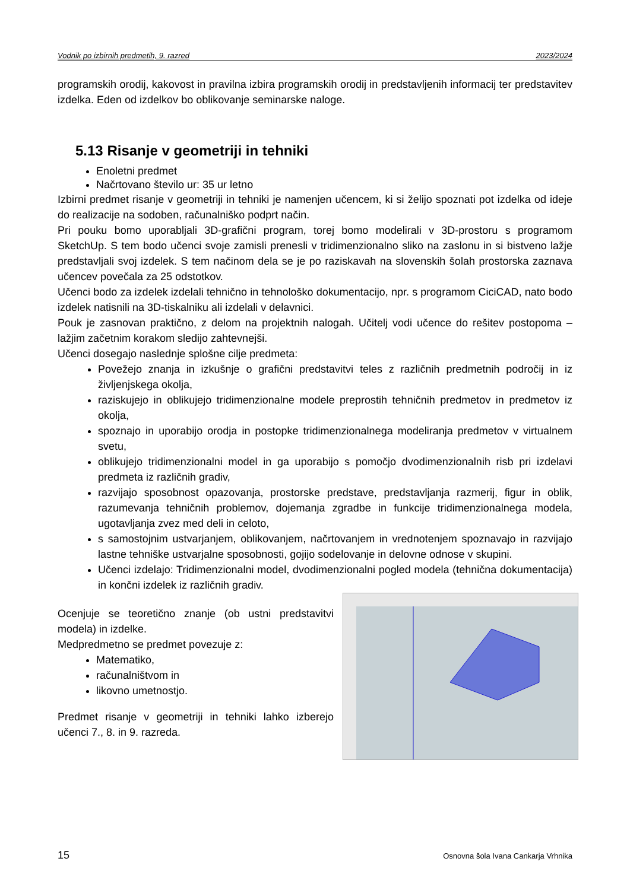Vodnik po izbirnih predmetih, 9. razred 2023/2024
programskih orodij, kakovost in pravilna izbira programskih orodij in predstavljenih informacij ter predstavitev izdelka. Eden od izdelkov bo oblikovanje seminarske naloge.
5.13 Risanje v geometriji in tehniki
Enoletni predmet
Načrtovano število ur: 35 ur letno
Izbirni predmet risanje v geometriji in tehniki je namenjen učencem, ki si želijo spoznati pot izdelka od ideje do realizacije na sodoben, računalniško podprt način.
Pri pouku bomo uporabljali 3D-grafični program, torej bomo modelirali v 3D-prostoru s programom SketchUp. S tem bodo učenci svoje zamisli prenesli v tridimenzionalno sliko na zaslonu in si bistveno lažje predstavljali svoj izdelek. S tem načinom dela se je po raziskavah na slovenskih šolah prostorska zaznava učencev povečala za 25 odstotkov.
Učenci bodo za izdelek izdelali tehnično in tehnološko dokumentacijo, npr. s programom CiciCAD, nato bodo izdelek natisnili na 3D-tiskalniku ali izdelali v delavnici.
Pouk je zasnovan praktično, z delom na projektnih nalogah. Učitelj vodi učence do rešitev postopoma – lažjim začetnim korakom sledijo zahtevnejši.
Učenci dosegajo naslednje splošne cilje predmeta:
Povežejo znanja in izkušnje o grafični predstavitvi teles z različnih predmetnih področij in iz življenjskega okolja,
raziskujejo in oblikujejo tridimenzionalne modele preprostih tehničnih predmetov in predmetov iz okolja,
spoznajo in uporabijo orodja in postopke tridimenzionalnega modeliranja predmetov v virtualnem svetu,
oblikujejo tridimenzionalni model in ga uporabijo s pomočjo dvodimenzionalnih risb pri izdelavi predmeta iz različnih gradiv,
razvijajo sposobnost opazovanja, prostorske predstave, predstavljanja razmerij, figur in oblik, razumevanja tehničnih problemov, dojemanja zgradbe in funkcije tridimenzionalnega modela, ugotavljanja zvez med deli in celoto,
s samostojnim ustvarjanjem, oblikovanjem, načrtovanjem in vrednotenjem spoznavajo in razvijajo lastne tehniške ustvarjalne sposobnosti, gojijo sodelovanje in delovne odnose v skupini.
Učenci izdelajo: Tridimenzionalni model, dvodimenzionalni pogled modela (tehnična dokumentacija) in končni izdelek iz različnih gradiv.
Ocenjuje se teoretično znanje (ob ustni predstavitvi modela) in izdelke.
Medpredmetno se predmet povezuje z:
Matematiko,
računalništvom in
likovno umetnostjo.
Predmet risanje v geometriji in tehniki lahko izberejo učenci 7., 8. in 9. razreda.
15 Osnovna šola Ivana Cankarja Vrhnika